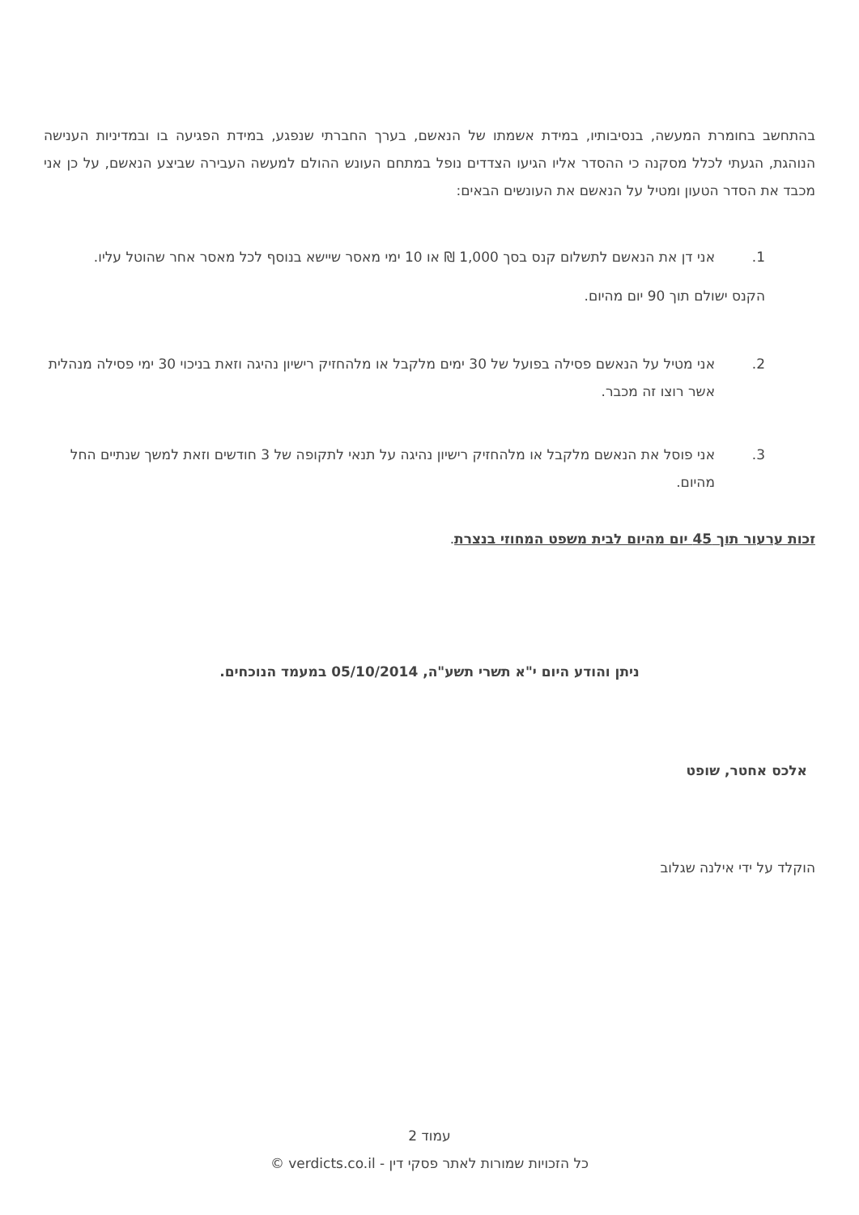בהתחשב בחומרת המעשה, בנסיבותיו, במידת אשמתו של הנאשם, בערך החברתי שנפגע, במידת הפגיעה בו ובמדיניות הענישה הנוהגת, הגעתי לכלל מסקנה כי ההסדר אליו הגיעו הצדדים נופל במתחם העונש ההולם למעשה העבירה שביצע הנאשם, על כן אני מכבד את הסדר הטעון ומטיל על הנאשם את העונשים הבאים:
1. אני דן את הנאשם לתשלום קנס בסך 1,000 ₪ או 10 ימי מאסר שיישא בנוסף לכל מאסר אחר שהוטל עליו.
הקנס ישולם תוך 90 יום מהיום.
2. אני מטיל על הנאשם פסילה בפועל של 30 ימים מלקבל או מלהחזיק רישיון נהיגה וזאת בניכוי 30 ימי פסילה מנהלית אשר רוצו זה מכבר.
3. אני פוסל את הנאשם מלקבל או מלהחזיק רישיון נהיגה על תנאי לתקופה של 3 חודשים וזאת למשך שנתיים החל מהיום.
זכות ערעור תוך 45 יום מהיום לבית משפט המחוזי בנצרת.
ניתן והודע היום י"א תשרי תשע"ה, 05/10/2014 במעמד הנוכחים.
אלכס אחטר, שופט
הוקלד על ידי אילנה שגלוב
עמוד 2
כל הזכויות שמורות לאתר פסקי דין - verdicts.co.il ©